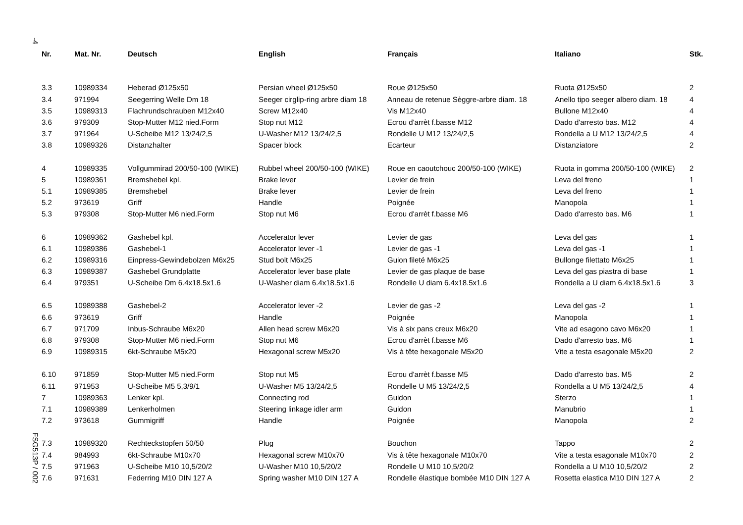-4
FSG513P / 002
| Nr. | Mat. Nr. | Deutsch | English | Français | Italiano | Stk. |
| --- | --- | --- | --- | --- | --- | --- |
| 3.3 | 10989334 | Heberad Ø125x50 | Persian wheel Ø125x50 | Roue Ø125x50 | Ruota Ø125x50 | 2 |
| 3.4 | 971994 | Seegerring Welle Dm 18 | Seeger cirglip-ring arbre diam 18 | Anneau de retenue Sèggre-arbre diam. 18 | Anello tipo seeger albero diam. 18 | 4 |
| 3.5 | 10989313 | Flachrundschrauben M12x40 | Screw M12x40 | Vis M12x40 | Bullone M12x40 | 4 |
| 3.6 | 979309 | Stop-Mutter M12 nied.Form | Stop nut M12 | Ecrou d'arrèt f.basse M12 | Dado d'arresto bas. M12 | 4 |
| 3.7 | 971964 | U-Scheibe M12 13/24/2,5 | U-Washer M12 13/24/2,5 | Rondelle U M12 13/24/2,5 | Rondella a U M12 13/24/2,5 | 4 |
| 3.8 | 10989326 | Distanzhalter | Spacer block | Ecarteur | Distanziatore | 2 |
| 4 | 10989335 | Vollgummirad 200/50-100 (WIKE) | Rubbel wheel 200/50-100 (WIKE) | Roue en caoutchouc 200/50-100 (WIKE) | Ruota in gomma 200/50-100 (WIKE) | 2 |
| 5 | 10989361 | Bremshebel kpl. | Brake lever | Levier de frein | Leva del freno | 1 |
| 5.1 | 10989385 | Bremshebel | Brake lever | Levier de frein | Leva del freno | 1 |
| 5.2 | 973619 | Griff | Handle | Poignée | Manopola | 1 |
| 5.3 | 979308 | Stop-Mutter M6 nied.Form | Stop nut M6 | Ecrou d'arrèt f.basse M6 | Dado d'arresto bas. M6 | 1 |
| 6 | 10989362 | Gashebel kpl. | Accelerator lever | Levier de gas | Leva del gas | 1 |
| 6.1 | 10989386 | Gashebel-1 | Accelerator lever -1 | Levier de gas -1 | Leva del gas -1 | 1 |
| 6.2 | 10989316 | Einpress-Gewindebolzen M6x25 | Stud bolt M6x25 | Guion fileté M6x25 | Bullonge filettato M6x25 | 1 |
| 6.3 | 10989387 | Gashebel Grundplatte | Accelerator lever base plate | Levier de gas plaque de base | Leva del gas piastra di base | 1 |
| 6.4 | 979351 | U-Scheibe Dm 6.4x18.5x1.6 | U-Washer diam 6.4x18.5x1.6 | Rondelle U diam 6.4x18.5x1.6 | Rondella a U diam 6.4x18.5x1.6 | 3 |
| 6.5 | 10989388 | Gashebel-2 | Accelerator lever -2 | Levier de gas -2 | Leva del gas -2 | 1 |
| 6.6 | 973619 | Griff | Handle | Poignée | Manopola | 1 |
| 6.7 | 971709 | Inbus-Schraube M6x20 | Allen head screw M6x20 | Vis à six pans creux M6x20 | Vite ad esagono cavo M6x20 | 1 |
| 6.8 | 979308 | Stop-Mutter M6 nied.Form | Stop nut M6 | Ecrou d'arrèt f.basse M6 | Dado d'arresto bas. M6 | 1 |
| 6.9 | 10989315 | 6kt-Schraube M5x20 | Hexagonal screw M5x20 | Vis à tête hexagonale M5x20 | Vite a testa esagonale M5x20 | 2 |
| 6.10 | 971859 | Stop-Mutter M5 nied.Form | Stop nut M5 | Ecrou d'arrèt f.basse M5 | Dado d'arresto bas. M5 | 2 |
| 6.11 | 971953 | U-Scheibe M5 5,3/9/1 | U-Washer M5 13/24/2,5 | Rondelle U M5 13/24/2,5 | Rondella a U M5 13/24/2,5 | 4 |
| 7 | 10989363 | Lenker kpl. | Connecting rod | Guidon | Sterzo | 1 |
| 7.1 | 10989389 | Lenkerholmen | Steering linkage idler arm | Guidon | Manubrio | 1 |
| 7.2 | 973618 | Gummigriff | Handle | Poignée | Manopola | 2 |
| 7.3 | 10989320 | Rechteckstopfen 50/50 | Plug | Bouchon | Tappo | 2 |
| 7.4 | 984993 | 6kt-Schraube M10x70 | Hexagonal screw M10x70 | Vis à tête hexagonale M10x70 | Vite a testa esagonale M10x70 | 2 |
| 7.5 | 971963 | U-Scheibe M10 10,5/20/2 | U-Washer M10 10,5/20/2 | Rondelle U M10 10,5/20/2 | Rondella a U M10 10,5/20/2 | 2 |
| 7.6 | 971631 | Federring M10 DIN 127 A | Spring washer M10 DIN 127 A | Rondelle élastique bombée M10 DIN 127 A | Rosetta elastica M10 DIN 127 A | 2 |